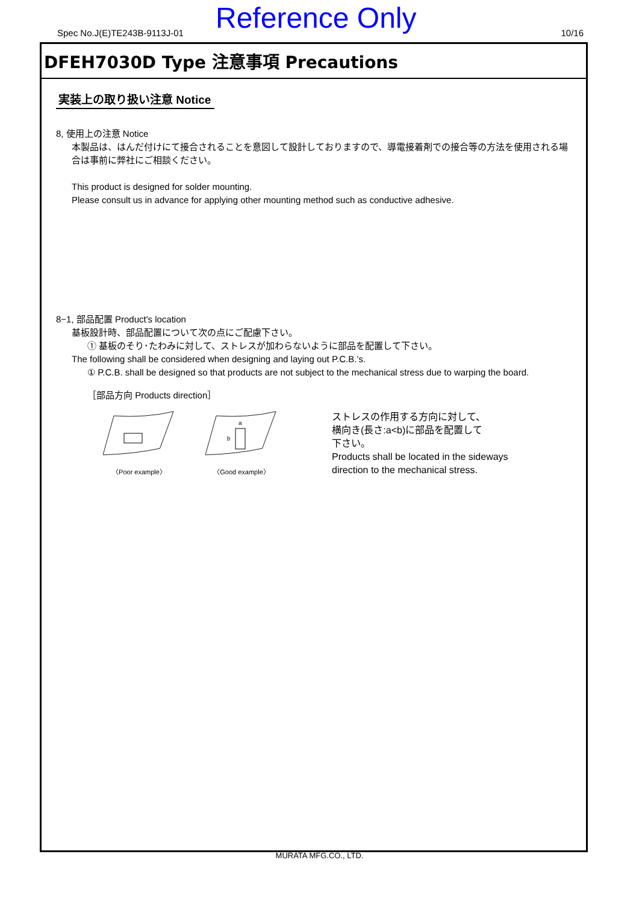Spec No.J(E)TE243B-9113J-01 Reference Only 10/16
DFEH7030D Type 注意事項 Precautions
実装上の取り扱い注意 Notice
8, 使用上の注意 Notice
本製品は、はんだ付けにて接合されることを意図して設計しておりますので、導電接着剤での接合等の方法を使用される場合は事前に弊社にご相談ください。
This product is designed for solder mounting.
Please consult us in advance for applying other mounting method such as conductive adhesive.
8−1, 部品配置 Product's location
基板設計時、部品配置について次の点にご配慮下さい。
① 基板のそり･たわみに対して、ストレスが加わらないように部品を配置して下さい。
The following shall be considered when designing and laying out P.C.B.’s.
① P.C.B. shall be designed so that products are not subject to the mechanical stress due to warping the board.
［部品方向 Products direction］
〈Poor example〉
a
b
〈Good example〉
ストレスの作用する方向に対して、
横向き(長さ:a<b)に部品を配置して
下さい。
Products shall be located in the sideways
direction to the mechanical stress.
MURATA MFG.CO., LTD.